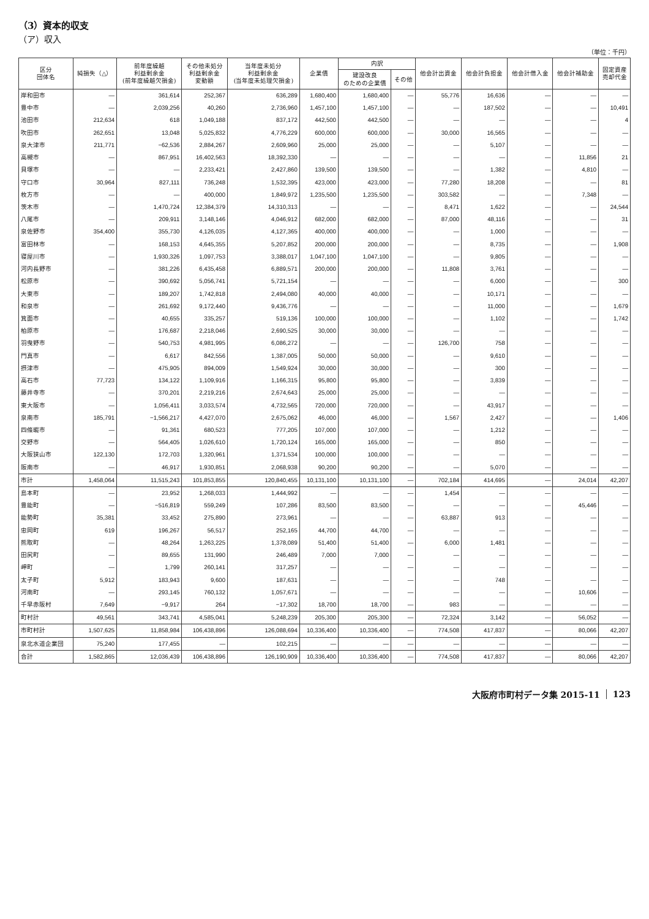（3）資本的収支
（ア）収入
（単位：千円）
| 区分 団体名 | 純損失（△） | 前年度繰越 利益剰余金 (前年度繰越欠損金) | その他未処分 利益剰余金 変動額 | 当年度未処分 利益剰余金 (当年度未処理欠損金) | 企業債 | 内訳 | | 他会計出資金 | 他会計負担金 | 他会計借入金 | 他会計補助金 | 固定資産 売却代金 |
| --- | --- | --- | --- | --- | --- | --- | --- | --- | --- | --- | --- | --- |
| | | | | | | 建設改良 のための企業債 | その他 | | | | | |
| 岸和田市 | — | 361,614 | 252,367 | 636,289 | 1,680,400 | 1,680,400 | — | 55,776 | 16,636 | — | — | — |
| 豊中市 | — | 2,039,256 | 40,260 | 2,736,960 | 1,457,100 | 1,457,100 | — | — | 187,502 | — | — | 10,491 |
| 池田市 | 212,634 | 618 | 1,049,188 | 837,172 | 442,500 | 442,500 | — | — | — | — | — | 4 |
| 吹田市 | 262,651 | 13,048 | 5,025,832 | 4,776,229 | 600,000 | 600,000 | — | 30,000 | 16,565 | — | — | — |
| 泉大津市 | 211,771 | −62,536 | 2,884,267 | 2,609,960 | 25,000 | 25,000 | — | — | 5,107 | — | — | — |
| 高槻市 | — | 867,951 | 16,402,563 | 18,392,330 | — | — | — | — | — | — | 11,856 | 21 |
| 貝塚市 | — | — | 2,233,421 | 2,427,860 | 139,500 | 139,500 | — | — | 1,382 | — | 4,810 | — |
| 守口市 | 30,964 | 827,111 | 736,248 | 1,532,395 | 423,000 | 423,000 | — | 77,280 | 18,208 | — | — | 81 |
| 枚方市 | — | — | 400,000 | 1,849,972 | 1,235,500 | 1,235,500 | — | 303,582 | — | — | 7,348 | — |
| 茨木市 | — | 1,470,724 | 12,384,379 | 14,310,313 | — | — | — | 8,471 | 1,622 | — | — | 24,544 |
| 八尾市 | — | 209,911 | 3,148,146 | 4,046,912 | 682,000 | 682,000 | — | 87,000 | 48,116 | — | — | 31 |
| 泉佐野市 | 354,400 | 355,730 | 4,126,035 | 4,127,365 | 400,000 | 400,000 | — | — | 1,000 | — | — | — |
| 富田林市 | — | 168,153 | 4,645,355 | 5,207,852 | 200,000 | 200,000 | — | — | 8,735 | — | — | 1,908 |
| 寝屋川市 | — | 1,930,326 | 1,097,753 | 3,388,017 | 1,047,100 | 1,047,100 | — | — | 9,805 | — | — | — |
| 河内長野市 | — | 381,226 | 6,435,458 | 6,889,571 | 200,000 | 200,000 | — | 11,808 | 3,761 | — | — | — |
| 松原市 | — | 390,692 | 5,056,741 | 5,721,154 | — | — | — | — | 6,000 | — | — | 300 |
| 大東市 | — | 189,207 | 1,742,818 | 2,494,080 | 40,000 | 40,000 | — | — | 10,171 | — | — | — |
| 和泉市 | — | 261,692 | 9,172,440 | 9,436,776 | — | — | — | — | 11,000 | — | — | 1,679 |
| 箕面市 | — | 40,655 | 335,257 | 519,136 | 100,000 | 100,000 | — | — | 1,102 | — | — | 1,742 |
| 柏原市 | — | 176,687 | 2,218,046 | 2,690,525 | 30,000 | 30,000 | — | — | — | — | — | — |
| 羽曳野市 | — | 540,753 | 4,981,995 | 6,086,272 | — | — | — | 126,700 | 758 | — | — | — |
| 門真市 | — | 6,617 | 842,556 | 1,387,005 | 50,000 | 50,000 | — | — | 9,610 | — | — | — |
| 摂津市 | — | 475,905 | 894,009 | 1,549,924 | 30,000 | 30,000 | — | — | 300 | — | — | — |
| 高石市 | 77,723 | 134,122 | 1,109,916 | 1,166,315 | 95,800 | 95,800 | — | — | 3,839 | — | — | — |
| 藤井寺市 | — | 370,201 | 2,219,216 | 2,674,643 | 25,000 | 25,000 | — | — | — | — | — | — |
| 東大阪市 | — | 1,056,411 | 3,033,574 | 4,732,565 | 720,000 | 720,000 | — | — | 43,917 | — | — | — |
| 泉南市 | 185,791 | −1,566,217 | 4,427,070 | 2,675,062 | 46,000 | 46,000 | — | 1,567 | 2,427 | — | — | 1,406 |
| 四條畷市 | — | 91,361 | 680,523 | 777,205 | 107,000 | 107,000 | — | — | 1,212 | — | — | — |
| 交野市 | — | 564,405 | 1,026,610 | 1,720,124 | 165,000 | 165,000 | — | — | 850 | — | — | — |
| 大阪狭山市 | 122,130 | 172,703 | 1,320,961 | 1,371,534 | 100,000 | 100,000 | — | — | — | — | — | — |
| 阪南市 | — | 46,917 | 1,930,851 | 2,068,938 | 90,200 | 90,200 | — | — | 5,070 | — | — | — |
| 市計 | 1,458,064 | 11,515,243 | 101,853,855 | 120,840,455 | 10,131,100 | 10,131,100 | — | 702,184 | 414,695 | — | 24,014 | 42,207 |
| 島本町 | — | 23,952 | 1,268,033 | 1,444,992 | — | — | — | 1,454 | — | — | — | — |
| 豊能町 | — | −516,819 | 559,249 | 107,286 | 83,500 | 83,500 | — | — | — | — | 45,446 | — |
| 能勢町 | 35,381 | 33,452 | 275,890 | 273,961 | — | — | — | 63,887 | 913 | — | — | — |
| 忠岡町 | 619 | 196,267 | 56,517 | 252,165 | 44,700 | 44,700 | — | — | — | — | — | — |
| 熊取町 | — | 48,264 | 1,263,225 | 1,378,089 | 51,400 | 51,400 | — | 6,000 | 1,481 | — | — | — |
| 田尻町 | — | 89,655 | 131,990 | 246,489 | 7,000 | 7,000 | — | — | — | — | — | — |
| 岬町 | — | 1,799 | 260,141 | 317,257 | — | — | — | — | — | — | — | — |
| 太子町 | 5,912 | 183,943 | 9,600 | 187,631 | — | — | — | — | 748 | — | — | — |
| 河南町 | — | 293,145 | 760,132 | 1,057,671 | — | — | — | — | — | — | 10,606 | — |
| 千早赤阪村 | 7,649 | −9,917 | 264 | −17,302 | 18,700 | 18,700 | — | 983 | — | — | — | — |
| 町村計 | 49,561 | 343,741 | 4,585,041 | 5,248,239 | 205,300 | 205,300 | — | 72,324 | 3,142 | — | 56,052 | — |
| 市町村計 | 1,507,625 | 11,858,984 | 106,438,896 | 126,088,694 | 10,336,400 | 10,336,400 | — | 774,508 | 417,837 | — | 80,066 | 42,207 |
| 泉北水道企業団 | 75,240 | 177,455 | — | 102,215 | — | — | — | — | — | — | — | — |
| 合計 | 1,582,865 | 12,036,439 | 106,438,896 | 126,190,909 | 10,336,400 | 10,336,400 | — | 774,508 | 417,837 | — | 80,066 | 42,207 |
大阪府市町村データ集 2015-11 123